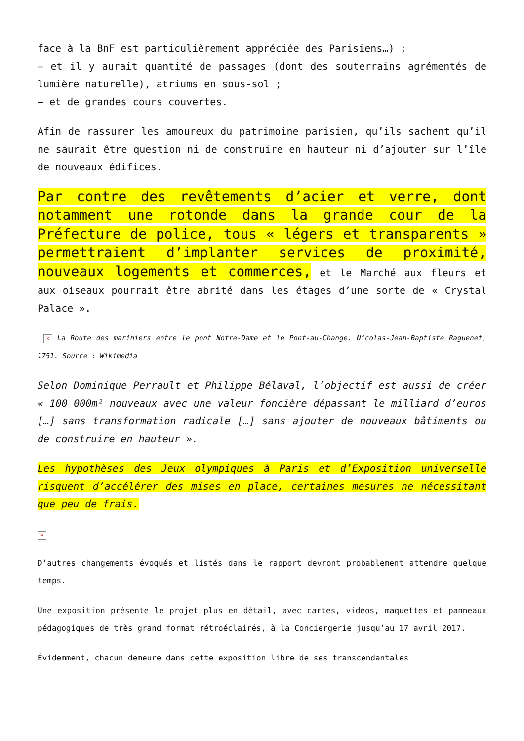face à la BnF est particulièrement appréciée des Parisiens…) ;
– et il y aurait quantité de passages (dont des souterrains agrémentés de lumière naturelle), atriums en sous-sol ;
– et de grandes cours couvertes.
Afin de rassurer les amoureux du patrimoine parisien, qu’ils sachent qu’il ne saurait être question ni de construire en hauteur ni d’ajouter sur l’île de nouveaux édifices.
Par contre des revêtements d’acier et verre, dont notamment une rotonde dans la grande cour de la Préfecture de police, tous « légers et transparents » permettraient d’implanter services de proximité, nouveaux logements et commerces, et le Marché aux fleurs et aux oiseaux pourrait être abrité dans les étages d’une sorte de « Crystal Palace ».
× La Route des mariniers entre le pont Notre-Dame et le Pont-au-Change. Nicolas-Jean-Baptiste Raguenet, 1751. Source : Wikimedia
Selon Dominique Perrault et Philippe Bélaval, l’objectif est aussi de créer « 100 000m² nouveaux avec une valeur foncière dépassant le milliard d’euros […] sans transformation radicale […] sans ajouter de nouveaux bâtiments ou de construire en hauteur ».
Les hypothèses des Jeux olympiques à Paris et d’Exposition universelle risquent d’accélérer des mises en place, certaines mesures ne nécessitant que peu de frais.
×
D’autres changements évoqués et listés dans le rapport devront probablement attendre quelque temps.
Une exposition présente le projet plus en détail, avec cartes, vidéos, maquettes et panneaux pédagogiques de très grand format rétroéclairés, à la Conciergerie jusqu’au 17 avril 2017.
Évidemment, chacun demeure dans cette exposition libre de ses transcendantales